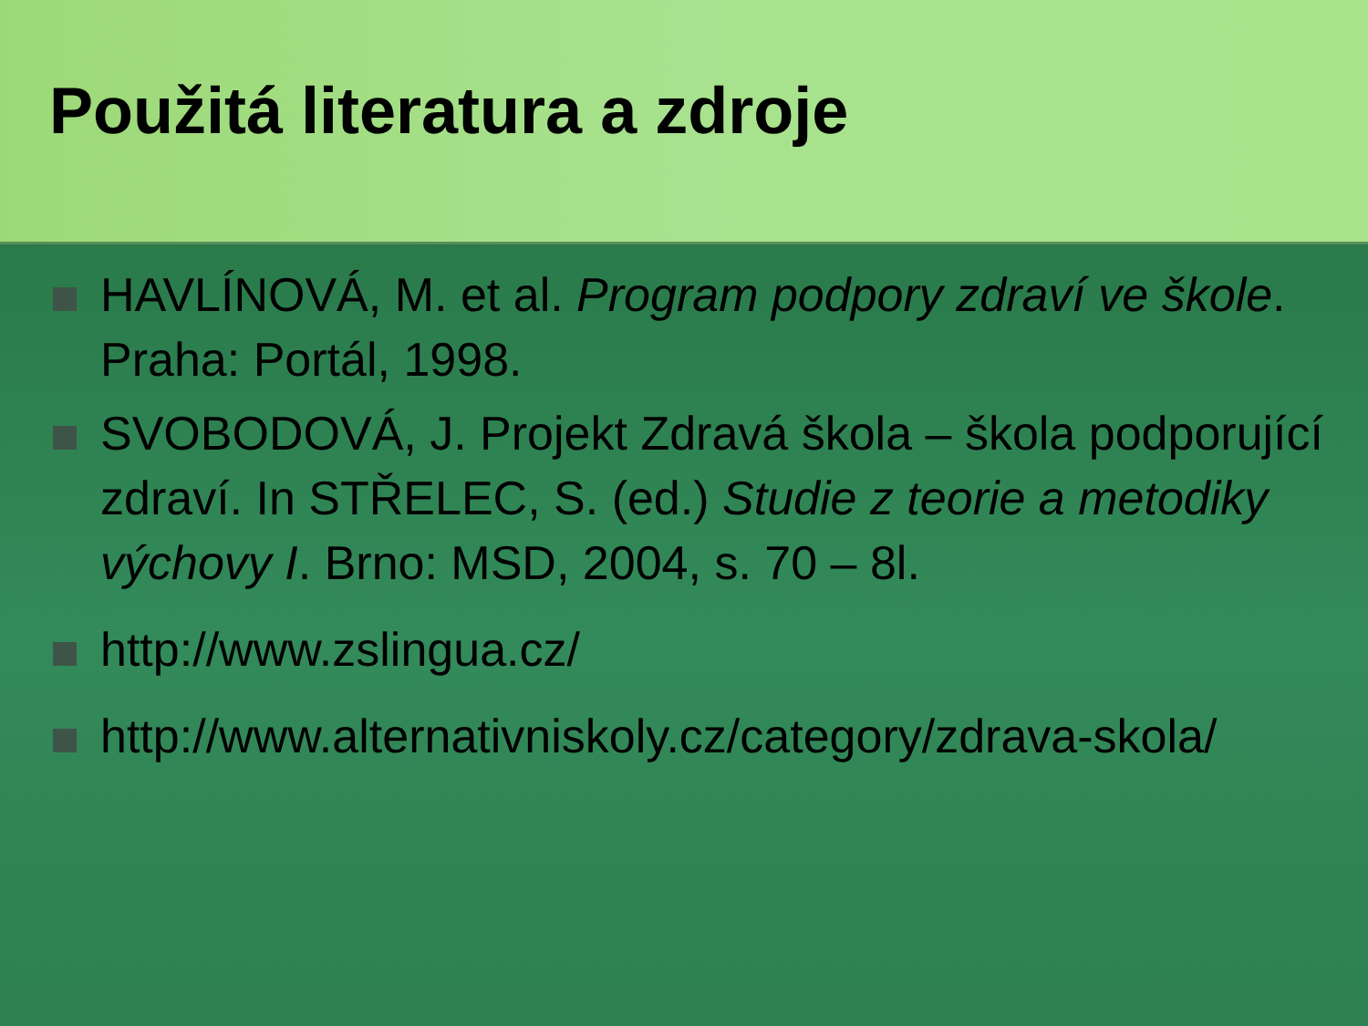Použitá literatura a zdroje
HAVLÍNOVÁ, M. et al. Program podpory zdraví ve škole. Praha: Portál, 1998.
SVOBODOVÁ, J. Projekt Zdravá škola – škola podporující zdraví. In STŘELEC, S. (ed.) Studie z teorie a metodiky výchovy I. Brno: MSD, 2004, s. 70 – 8l.
http://www.zslingua.cz/
http://www.alternativniskoly.cz/category/zdrava-skola/